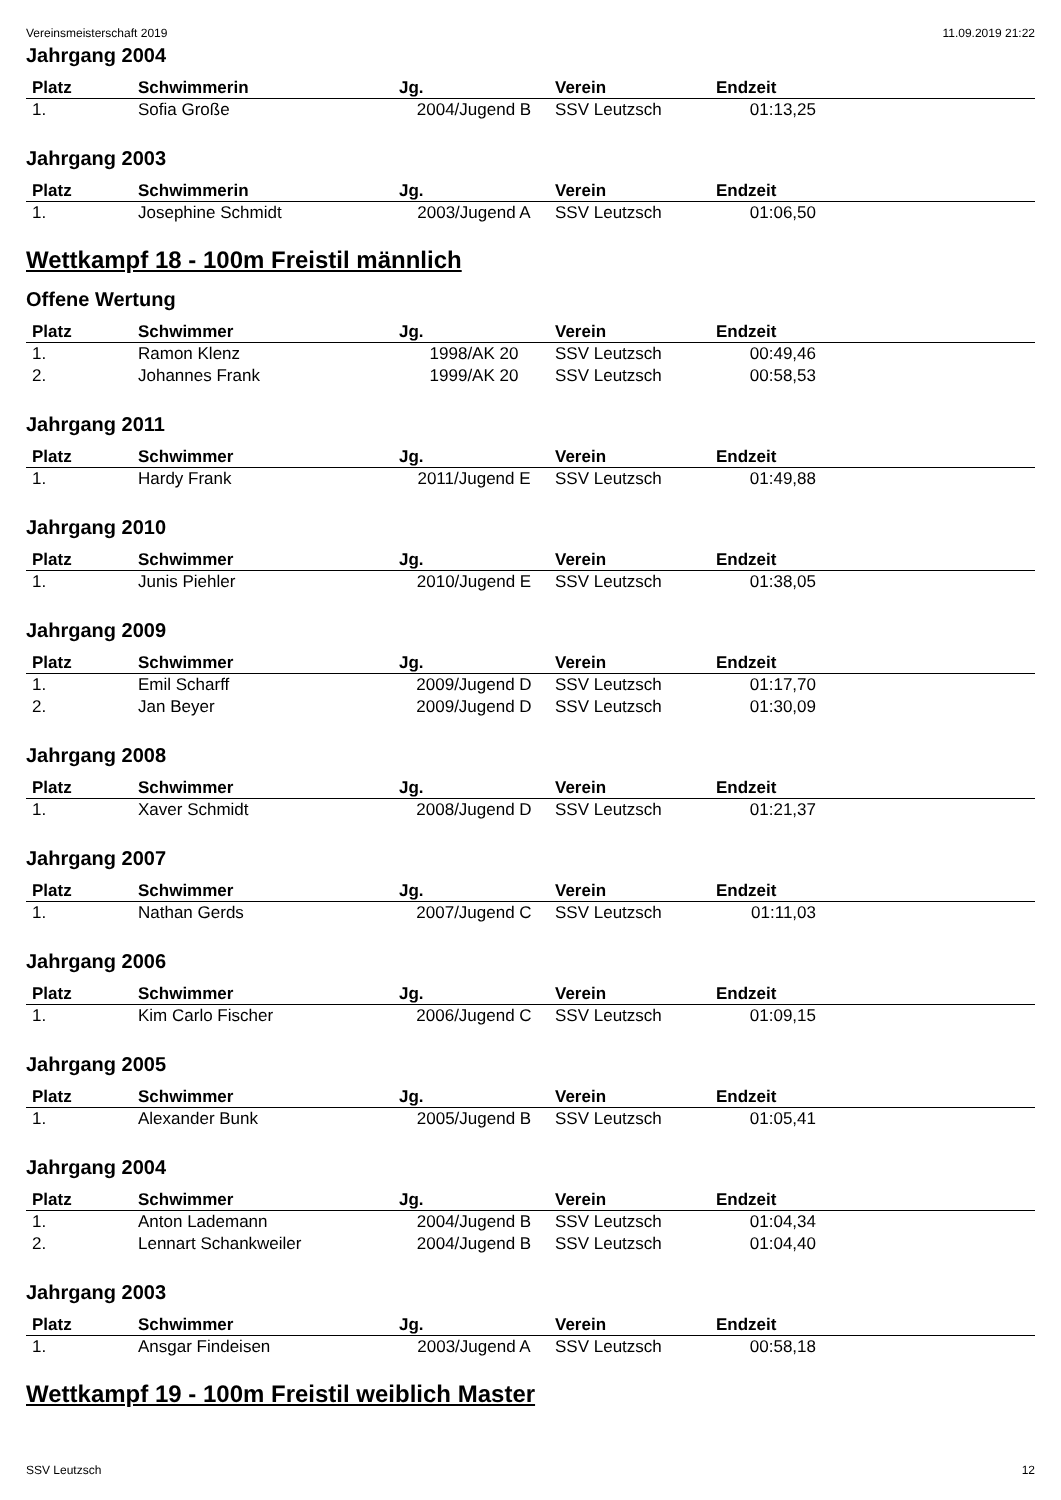Vereinsmeisterschaft 2019 11.09.2019 21:22
Jahrgang 2004
| Platz | Schwimmerin | Jg. | Verein | Endzeit | |
| --- | --- | --- | --- | --- | --- |
| 1. | Sofia Große | 2004/Jugend B | SSV Leutzsch | 01:13,25 | |
Jahrgang 2003
| Platz | Schwimmerin | Jg. | Verein | Endzeit | |
| --- | --- | --- | --- | --- | --- |
| 1. | Josephine Schmidt | 2003/Jugend A | SSV Leutzsch | 01:06,50 | |
Wettkampf 18 - 100m Freistil männlich
Offene Wertung
| Platz | Schwimmer | Jg. | Verein | Endzeit | |
| --- | --- | --- | --- | --- | --- |
| 1. | Ramon Klenz | 1998/AK 20 | SSV Leutzsch | 00:49,46 | |
| 2. | Johannes Frank | 1999/AK 20 | SSV Leutzsch | 00:58,53 | |
Jahrgang 2011
| Platz | Schwimmer | Jg. | Verein | Endzeit | |
| --- | --- | --- | --- | --- | --- |
| 1. | Hardy Frank | 2011/Jugend E | SSV Leutzsch | 01:49,88 | |
Jahrgang 2010
| Platz | Schwimmer | Jg. | Verein | Endzeit | |
| --- | --- | --- | --- | --- | --- |
| 1. | Junis Piehler | 2010/Jugend E | SSV Leutzsch | 01:38,05 | |
Jahrgang 2009
| Platz | Schwimmer | Jg. | Verein | Endzeit | |
| --- | --- | --- | --- | --- | --- |
| 1. | Emil Scharff | 2009/Jugend D | SSV Leutzsch | 01:17,70 | |
| 2. | Jan Beyer | 2009/Jugend D | SSV Leutzsch | 01:30,09 | |
Jahrgang 2008
| Platz | Schwimmer | Jg. | Verein | Endzeit | |
| --- | --- | --- | --- | --- | --- |
| 1. | Xaver Schmidt | 2008/Jugend D | SSV Leutzsch | 01:21,37 | |
Jahrgang 2007
| Platz | Schwimmer | Jg. | Verein | Endzeit | |
| --- | --- | --- | --- | --- | --- |
| 1. | Nathan Gerds | 2007/Jugend C | SSV Leutzsch | 01:11,03 | |
Jahrgang 2006
| Platz | Schwimmer | Jg. | Verein | Endzeit | |
| --- | --- | --- | --- | --- | --- |
| 1. | Kim Carlo Fischer | 2006/Jugend C | SSV Leutzsch | 01:09,15 | |
Jahrgang 2005
| Platz | Schwimmer | Jg. | Verein | Endzeit | |
| --- | --- | --- | --- | --- | --- |
| 1. | Alexander Bunk | 2005/Jugend B | SSV Leutzsch | 01:05,41 | |
Jahrgang 2004
| Platz | Schwimmer | Jg. | Verein | Endzeit | |
| --- | --- | --- | --- | --- | --- |
| 1. | Anton Lademann | 2004/Jugend B | SSV Leutzsch | 01:04,34 | |
| 2. | Lennart Schankweiler | 2004/Jugend B | SSV Leutzsch | 01:04,40 | |
Jahrgang 2003
| Platz | Schwimmer | Jg. | Verein | Endzeit | |
| --- | --- | --- | --- | --- | --- |
| 1. | Ansgar Findeisen | 2003/Jugend A | SSV Leutzsch | 00:58,18 | |
Wettkampf 19 - 100m Freistil weiblich Master
SSV Leutzsch 12